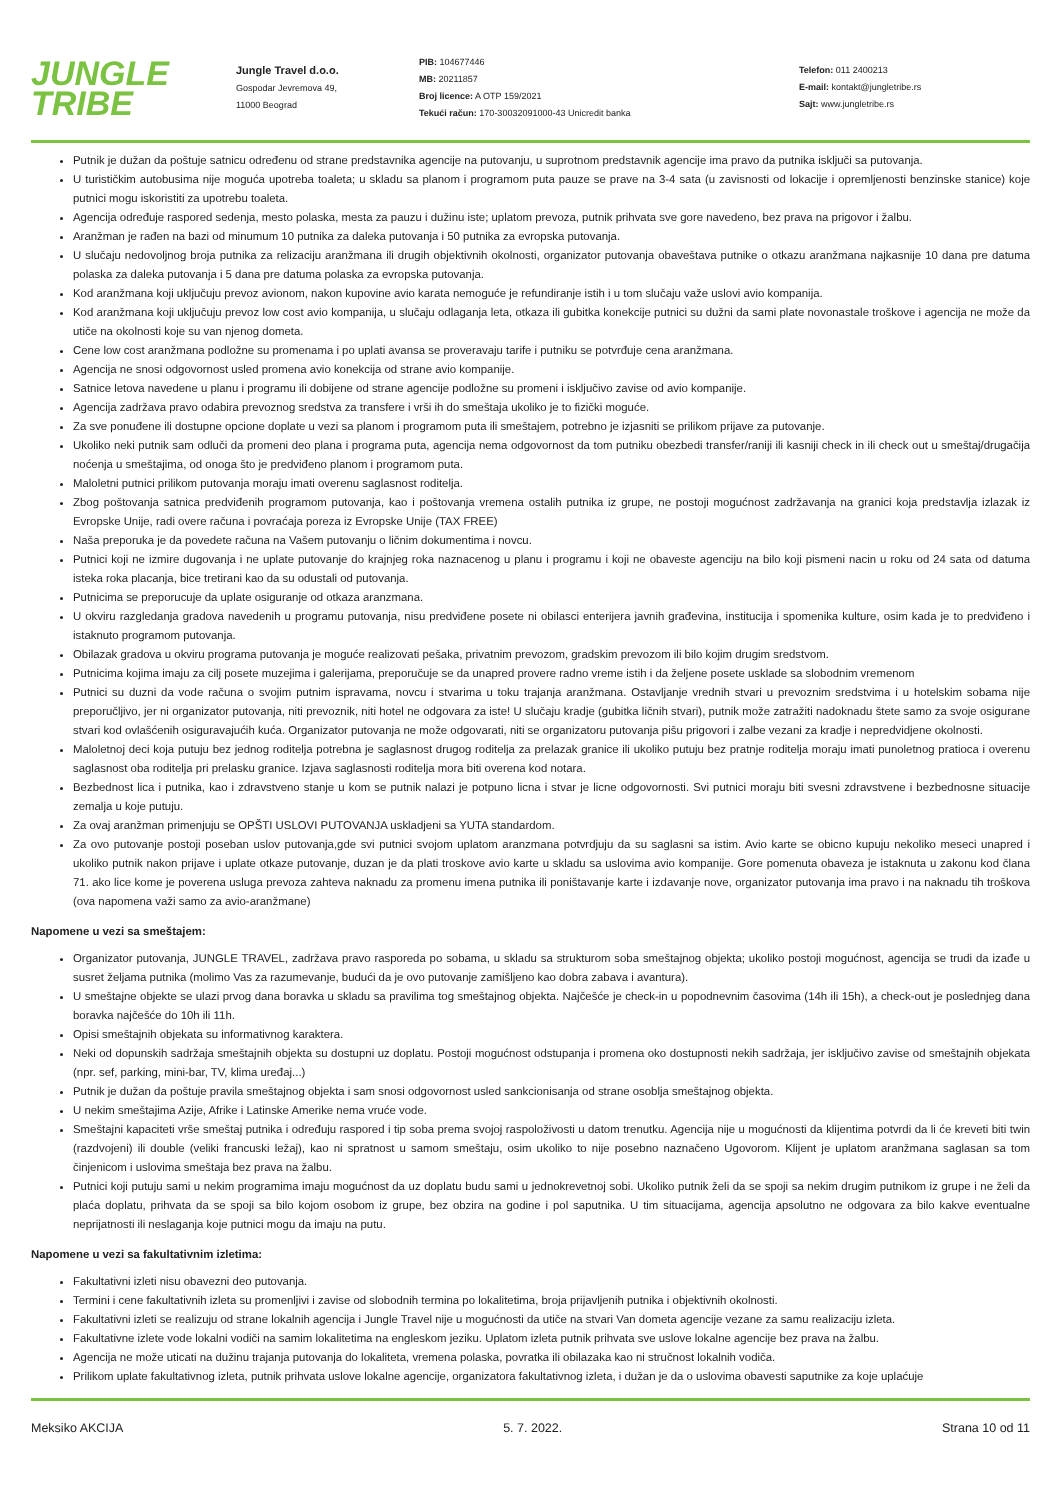JUNGLE
TRIBE
Jungle Travel d.o.o.
Gospodar Jevremova 49,
11000 Beograd
PIB: 104677446
MB: 20211857
Broj licence: A OTP 159/2021
Tekući račun: 170-30032091000-43 Unicredit banka
Telefon: 011 2400213
E-mail: kontakt@jungletribe.rs
Sajt: www.jungletribe.rs
Putnik je dužan da poštuje satnicu određenu od strane predstavnika agencije na putovanju, u suprotnom predstavnik agencije ima pravo da putnika isključi sa putovanja.
U turističkim autobusima nije moguća upotreba toaleta; u skladu sa planom i programom puta pauze se prave na 3-4 sata (u zavisnosti od lokacije i opremljenosti benzinske stanice) koje putnici mogu iskoristiti za upotrebu toaleta.
Agencija određuje raspored sedenja, mesto polaska, mesta za pauzu i dužinu iste; uplatom prevoza, putnik prihvata sve gore navedeno, bez prava na prigovor i žalbu.
Aranžman je rađen na bazi od minumum 10 putnika za daleka putovanja i 50 putnika za evropska putovanja.
U slučaju nedovoljnog broja putnika za relizaciju aranžmana ili drugih objektivnih okolnosti, organizator putovanja obaveštava putnike o otkazu aranžmana najkasnije 10 dana pre datuma polaska za daleka putovanja i 5 dana pre datuma polaska za evropska putovanja.
Kod aranžmana koji uključuju prevoz avionom, nakon kupovine avio karata nemoguće je refundiranje istih i u tom slučaju važe uslovi avio kompanija.
Kod aranžmana koji uključuju prevoz low cost avio kompanija, u slučaju odlaganja leta, otkaza ili gubitka konekcije putnici su dužni da sami plate novonastale troškove i agencija ne može da utiče na okolnosti koje su van njenog dometa.
Cene low cost aranžmana podložne su promenama i po uplati avansa se proveravaju tarife i putniku se potvrđuje cena aranžmana.
Agencija ne snosi odgovornost usled promena avio konekcija od strane avio kompanije.
Satnice letova navedene u planu i programu ili dobijene od strane agencije podložne su promeni i isključivo zavise od avio kompanije.
Agencija zadržava pravo odabira prevoznog sredstva za transfere i vrši ih do smeštaja ukoliko je to fizički moguće.
Za sve ponuđene ili dostupne opcione doplate u vezi sa planom i programom puta ili smeštajem, potrebno je izjasniti se prilikom prijave za putovanje.
Ukoliko neki putnik sam odluči da promeni deo plana i programa puta, agencija nema odgovornost da tom putniku obezbedi transfer/raniji ili kasniji check in ili check out u smeštaj/drugačija noćenja u smeštajima, od onoga što je predviđeno planom i programom puta.
Maloletni putnici prilikom putovanja moraju imati overenu saglasnost roditelja.
Zbog poštovanja satnica predviđenih programom putovanja, kao i poštovanja vremena ostalih putnika iz grupe, ne postoji mogućnost zadržavanja na granici koja predstavlja izlazak iz Evropske Unije, radi overe računa i povraćaja poreza iz Evropske Unije (TAX FREE)
Naša preporuka je da povedete računa na Vašem putovanju o ličnim dokumentima i novcu.
Putnici koji ne izmire dugovanja i ne uplate putovanje do krajnjeg roka naznacenog u planu i programu i koji ne obaveste agenciju na bilo koji pismeni nacin u roku od 24 sata od datuma isteka roka placanja, bice tretirani kao da su odustali od putovanja.
Putnicima se preporucuje da uplate osiguranje od otkaza aranzmana.
U okviru razgledanja gradova navedenih u programu putovanja, nisu predviđene posete ni obilasci enterijera javnih građevina, institucija i spomenika kulture, osim kada je to predviđeno i istaknuto programom putovanja.
Obilazak gradova u okviru programa putovanja je moguće realizovati pešaka, privatnim prevozom, gradskim prevozom ili bilo kojim drugim sredstvom.
Putnicima kojima imaju za cilj posete muzejima i galerijama, preporučuje se da unapred provere radno vreme istih i da željene posete usklade sa slobodnim vremenom
Putnici su duzni da vode računa o svojim putnim ispravama, novcu i stvarima u toku trajanja aranžmana. Ostavljanje vrednih stvari u prevoznim sredstvima i u hotelskim sobama nije preporučljivo, jer ni organizator putovanja, niti prevoznik, niti hotel ne odgovara za iste! U slučaju kradje (gubitka ličnih stvari), putnik može zatražiti nadoknadu štete samo za svoje osigurane stvari kod ovlašćenih osiguravajućih kuća. Organizator putovanja ne može odgovarati, niti se organizatoru putovanja pišu prigovori i zalbe vezani za kradje i nepredvidjene okolnosti.
Maloletnoj deci koja putuju bez jednog roditelja potrebna je saglasnost drugog roditelja za prelazak granice ili ukoliko putuju bez pratnje roditelja moraju imati punoletnog pratioca i overenu saglasnost oba roditelja pri prelasku granice. Izjava saglasnosti roditelja mora biti overena kod notara.
Bezbednost lica i putnika, kao i zdravstveno stanje u kom se putnik nalazi je potpuno licna i stvar je licne odgovornosti. Svi putnici moraju biti svesni zdravstvene i bezbednosne situacije zemalja u koje putuju.
Za ovaj aranžman primenjuju se OPŠTI USLOVI PUTOVANJA uskladjeni sa YUTA standardom.
Za ovo putovanje postoji poseban uslov putovanja,gde svi putnici svojom uplatom aranzmana potvrdjuju da su saglasni sa istim. Avio karte se obicno kupuju nekoliko meseci unapred i ukoliko putnik nakon prijave i uplate otkaze putovanje, duzan je da plati troskove avio karte u skladu sa uslovima avio kompanije. Gore pomenuta obaveza je istaknuta u zakonu kod člana 71. ako lice kome je poverena usluga prevoza zahteva naknadu za promenu imena putnika ili poništavanje karte i izdavanje nove, organizator putovanja ima pravo i na naknadu tih troškova (ova napomena važi samo za avio-aranžmane)
Napomene u vezi sa smeštajem:
Organizator putovanja, JUNGLE TRAVEL, zadržava pravo rasporeda po sobama, u skladu sa strukturom soba smeštajnog objekta; ukoliko postoji mogućnost, agencija se trudi da izađe u susret željama putnika (molimo Vas za razumevanje, budući da je ovo putovanje zamišljeno kao dobra zabava i avantura).
U smeštajne objekte se ulazi prvog dana boravka u skladu sa pravilima tog smeštajnog objekta. Najčešće je check-in u popodnevnim časovima (14h ili 15h), a check-out je poslednjeg dana boravka najčešće do 10h ili 11h.
Opisi smeštajnih objekata su informativnog karaktera.
Neki od dopunskih sadržaja smeštajnih objekta su dostupni uz doplatu. Postoji mogućnost odstupanja i promena oko dostupnosti nekih sadržaja, jer isključivo zavise od smeštajnih objekata (npr. sef, parking, mini-bar, TV, klima uređaj...)
Putnik je dužan da poštuje pravila smeštajnog objekta i sam snosi odgovornost usled sankcionisanja od strane osoblja smeštajnog objekta.
U nekim smeštajima Azije, Afrike i Latinske Amerike nema vruće vode.
Smeštajni kapaciteti vrše smeštaj putnika i određuju raspored i tip soba prema svojoj raspoloživosti u datom trenutku. Agencija nije u mogućnosti da klijentima potvrdi da li će kreveti biti twin (razdvojeni) ili double (veliki francuski ležaj), kao ni spratnost u samom smeštaju, osim ukoliko to nije posebno naznačeno Ugovorom. Klijent je uplatom aranžmana saglasan sa tom činjenicom i uslovima smeštaja bez prava na žalbu.
Putnici koji putuju sami u nekim programima imaju mogućnost da uz doplatu budu sami u jednokrevetnoj sobi. Ukoliko putnik želi da se spoji sa nekim drugim putnikom iz grupe i ne želi da plaća doplatu, prihvata da se spoji sa bilo kojom osobom iz grupe, bez obzira na godine i pol saputnika. U tim situacijama, agencija apsolutno ne odgovara za bilo kakve eventualne neprijatnosti ili neslaganja koje putnici mogu da imaju na putu.
Napomene u vezi sa fakultativnim izletima:
Fakultativni izleti nisu obavezni deo putovanja.
Termini i cene fakultativnih izleta su promenljivi i zavise od slobodnih termina po lokalitetima, broja prijavljenih putnika i objektivnih okolnosti.
Fakultativni izleti se realizuju od strane lokalnih agencija i Jungle Travel nije u mogućnosti da utiče na stvari Van dometa agencije vezane za samu realizaciju izleta.
Fakultativne izlete vode lokalni vodiči na samim lokalitetima na engleskom jeziku. Uplatom izleta putnik prihvata sve uslove lokalne agencije bez prava na žalbu.
Agencija ne može uticati na dužinu trajanja putovanja do lokaliteta, vremena polaska, povratka ili obilazaka kao ni stručnost lokalnih vodiča.
Prilikom uplate fakultativnog izleta, putnik prihvata uslove lokalne agencije, organizatora fakultativnog izleta, i dužan je da o uslovima obavesti saputnike za koje uplaćuje
Meksiko AKCIJA 5. 7. 2022. Strana 10 od 11